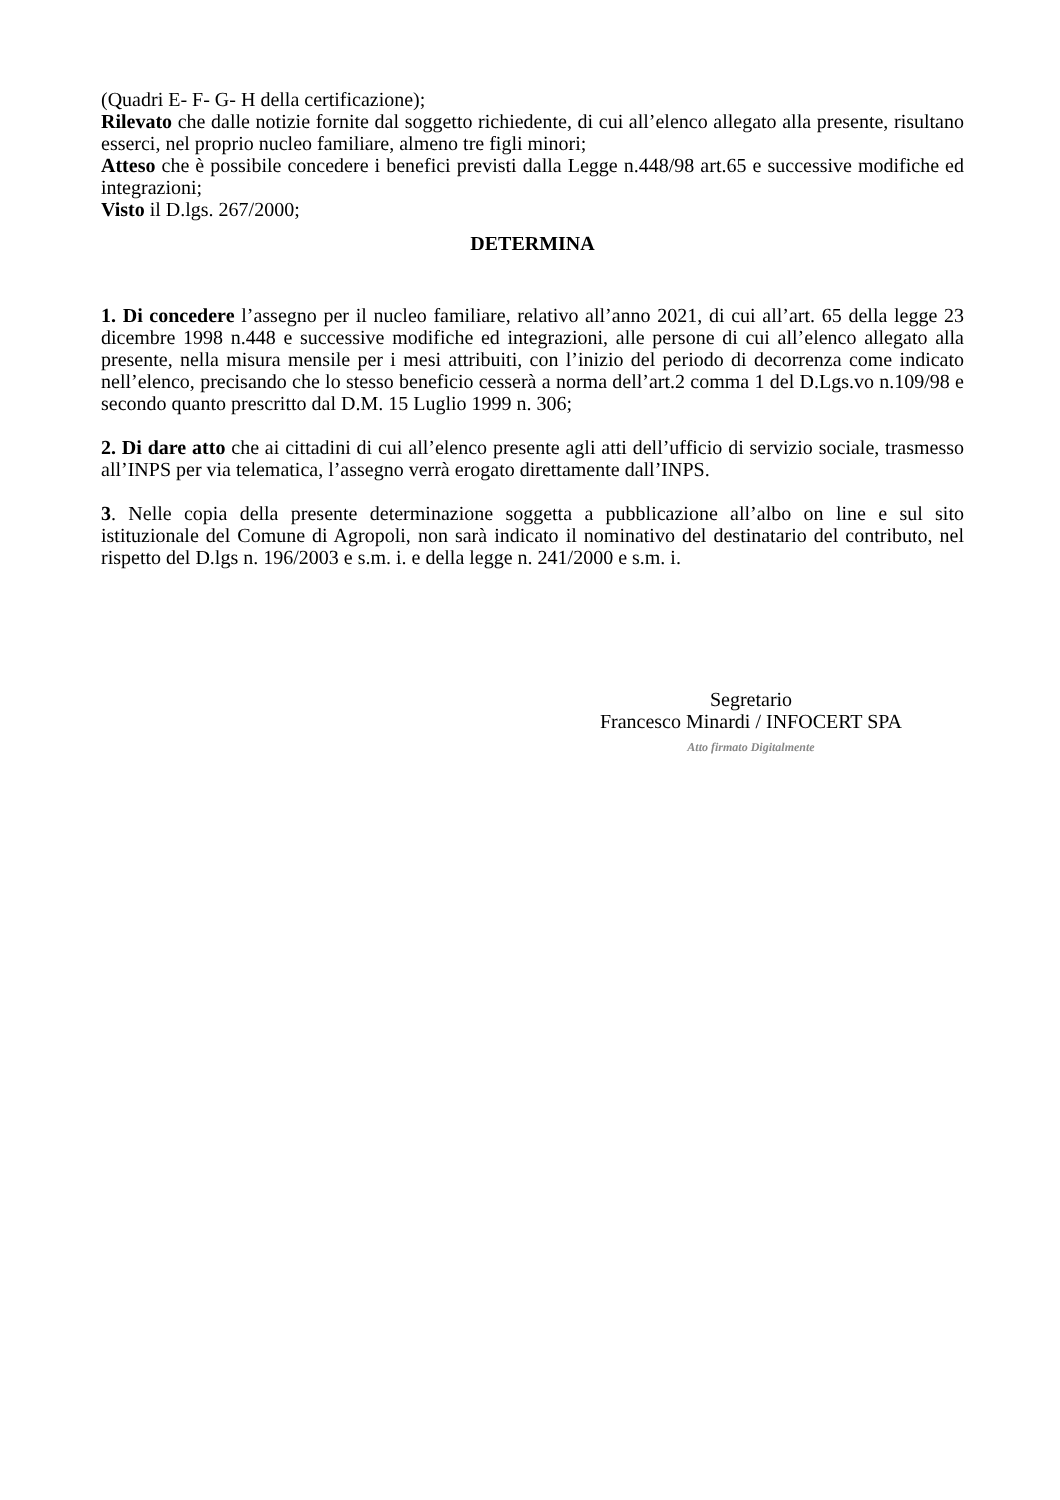(Quadri E- F- G- H della certificazione);
Rilevato che dalle notizie fornite dal soggetto richiedente, di cui all’elenco allegato alla presente, risultano esserci, nel proprio nucleo familiare, almeno tre figli minori;
Atteso che è possibile concedere i benefici previsti dalla Legge n.448/98 art.65 e successive modifiche ed integrazioni;
Visto il D.lgs. 267/2000;
DETERMINA
1. Di concedere l’assegno per il nucleo familiare, relativo all’anno 2021, di cui all’art. 65 della legge 23 dicembre 1998 n.448 e successive modifiche ed integrazioni, alle persone di cui all’elenco allegato alla presente, nella misura mensile per i mesi attribuiti, con l’inizio del periodo di decorrenza come indicato nell’elenco, precisando che lo stesso beneficio cesserà a norma dell’art.2 comma 1 del D.Lgs.vo n.109/98 e secondo quanto prescritto dal D.M. 15 Luglio 1999 n. 306;
2. Di dare atto che ai cittadini di cui all’elenco presente agli atti dell’ufficio di servizio sociale, trasmesso all’INPS per via telematica, l’assegno verrà erogato direttamente dall’INPS.
3. Nelle copia della presente determinazione soggetta a pubblicazione all’albo on line e sul sito istituzionale del Comune di Agropoli, non sarà indicato il nominativo del destinatario del contributo, nel rispetto del D.lgs n. 196/2003 e s.m. i. e della legge n. 241/2000 e s.m. i.
Segretario
Francesco Minardi / INFOCERT SPA
Atto firmato Digitalmente